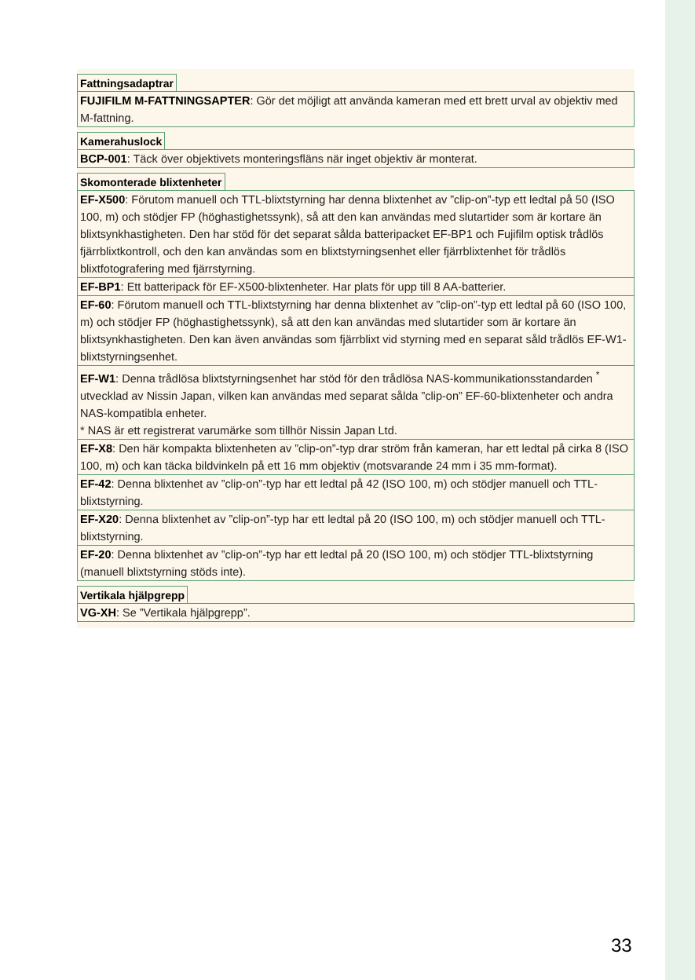Fattningsadaptrar
FUJIFILM M-FATTNINGSAPTER: Gör det möjligt att använda kameran med ett brett urval av objektiv med M-fattning.
Kamerahuslock
BCP-001: Täck över objektivets monteringsfläns när inget objektiv är monterat.
Skomonterade blixtenheter
EF-X500: Förutom manuell och TTL-blixtstyrning har denna blixtenhet av ”clip-on”-typ ett ledtal på 50 (ISO 100, m) och stödjer FP (höghastighetssynk), så att den kan användas med slutartider som är kortare än blixtsynkhastigheten. Den har stöd för det separat sålda batteripacket EF-BP1 och Fujifilm optisk trådlös fjärrblixtkontroll, och den kan användas som en blixtstyrningsenhet eller fjärrblixtenhet för trådlös blixtfotografering med fjärrstyrning.
EF-BP1: Ett batteripack för EF-X500-blixtenheter. Har plats för upp till 8 AA-batterier.
EF-60: Förutom manuell och TTL-blixtstyrning har denna blixtenhet av ”clip-on”-typ ett ledtal på 60 (ISO 100, m) och stödjer FP (höghastighetssynk), så att den kan användas med slutartider som är kortare än blixtsynkhastigheten. Den kan även användas som fjärrblixt vid styrning med en separat såld trådlös EF-W1-blixtstyrningsenhet.
EF-W1: Denna trådlösa blixtstyrningsenhet har stöd för den trådlösa NAS-kommunikationsstandarden <sup>*</sup> utvecklad av Nissin Japan, vilken kan användas med separat sålda ”clip-on” EF-60-blixtenheter och andra NAS-kompatibla enheter.
* NAS är ett registrerat varumärke som tillhör Nissin Japan Ltd.
EF-X8: Den här kompakta blixtenheten av ”clip-on”-typ drar ström från kameran, har ett ledtal på cirka 8 (ISO 100, m) och kan täcka bildvinkeln på ett 16 mm objektiv (motsvarande 24 mm i 35 mm-format).
EF-42: Denna blixtenhet av ”clip-on”-typ har ett ledtal på 42 (ISO 100, m) och stödjer manuell och TTL-blixtstyrning.
EF-X20: Denna blixtenhet av ”clip-on”-typ har ett ledtal på 20 (ISO 100, m) och stödjer manuell och TTL-blixtstyrning.
EF-20: Denna blixtenhet av ”clip-on”-typ har ett ledtal på 20 (ISO 100, m) och stödjer TTL-blixtstyrning (manuell blixtstyrning stöds inte).
Vertikala hjälpgrepp
VG-XH: Se ”Vertikala hjälpgrepp”.
33